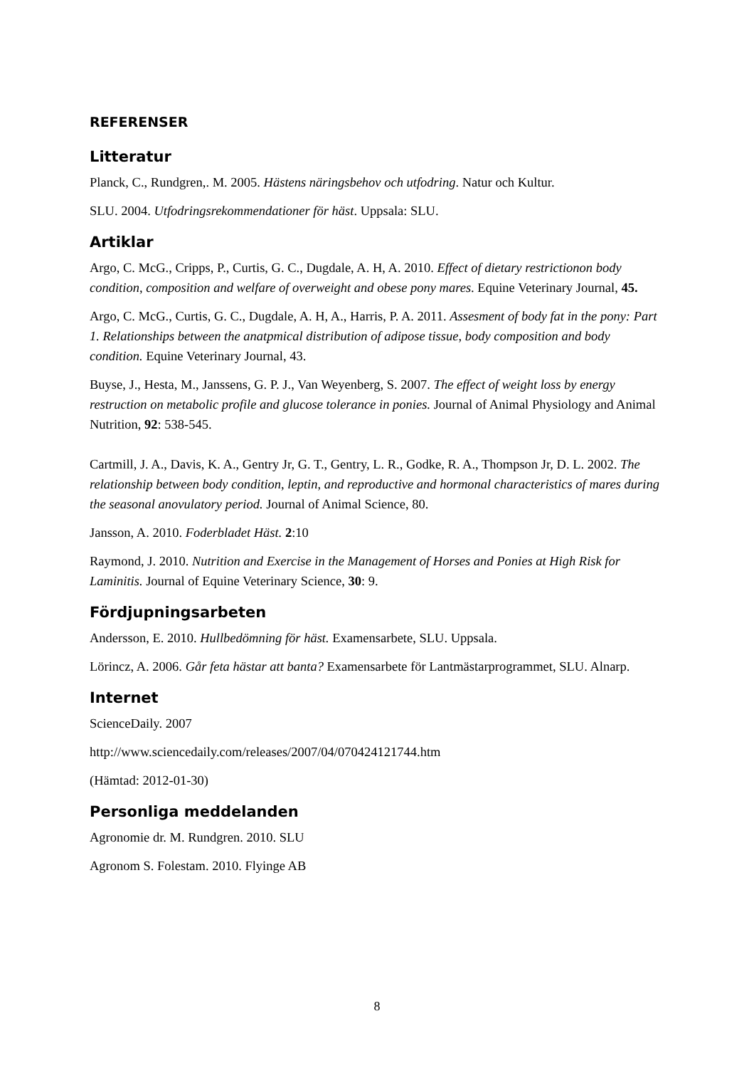REFERENSER
Litteratur
Planck, C., Rundgren,. M. 2005. Hästens näringsbehov och utfodring. Natur och Kultur.
SLU. 2004. Utfodringsrekommendationer för häst. Uppsala: SLU.
Artiklar
Argo, C. McG., Cripps, P., Curtis, G. C., Dugdale, A. H, A. 2010. Effect of dietary restrictionon body condition, composition and welfare of overweight and obese pony mares. Equine Veterinary Journal, 45.
Argo, C. McG., Curtis, G. C., Dugdale, A. H, A., Harris, P. A. 2011. Assesment of body fat in the pony: Part 1. Relationships between the anatpmical distribution of adipose tissue, body composition and body condition. Equine Veterinary Journal, 43.
Buyse, J., Hesta, M., Janssens, G. P. J., Van Weyenberg, S. 2007. The effect of weight loss by energy restruction on metabolic profile and glucose tolerance in ponies. Journal of Animal Physiology and Animal Nutrition, 92: 538-545.
Cartmill, J. A., Davis, K. A., Gentry Jr, G. T., Gentry, L. R., Godke, R. A., Thompson Jr, D. L. 2002. The relationship between body condition, leptin, and reproductive and hormonal characteristics of mares during the seasonal anovulatory period. Journal of Animal Science, 80.
Jansson, A. 2010. Foderbladet Häst. 2:10
Raymond, J. 2010. Nutrition and Exercise in the Management of Horses and Ponies at High Risk for Laminitis. Journal of Equine Veterinary Science, 30: 9.
Fördjupningsarbeten
Andersson, E. 2010. Hullbedömning för häst. Examensarbete, SLU. Uppsala.
Lörincz, A. 2006. Går feta hästar att banta? Examensarbete för Lantmästarprogrammet, SLU. Alnarp.
Internet
ScienceDaily. 2007
http://www.sciencedaily.com/releases/2007/04/070424121744.htm
(Hämtad: 2012-01-30)
Personliga meddelanden
Agronomie dr. M. Rundgren. 2010. SLU
Agronom S. Folestam. 2010. Flyinge AB
8